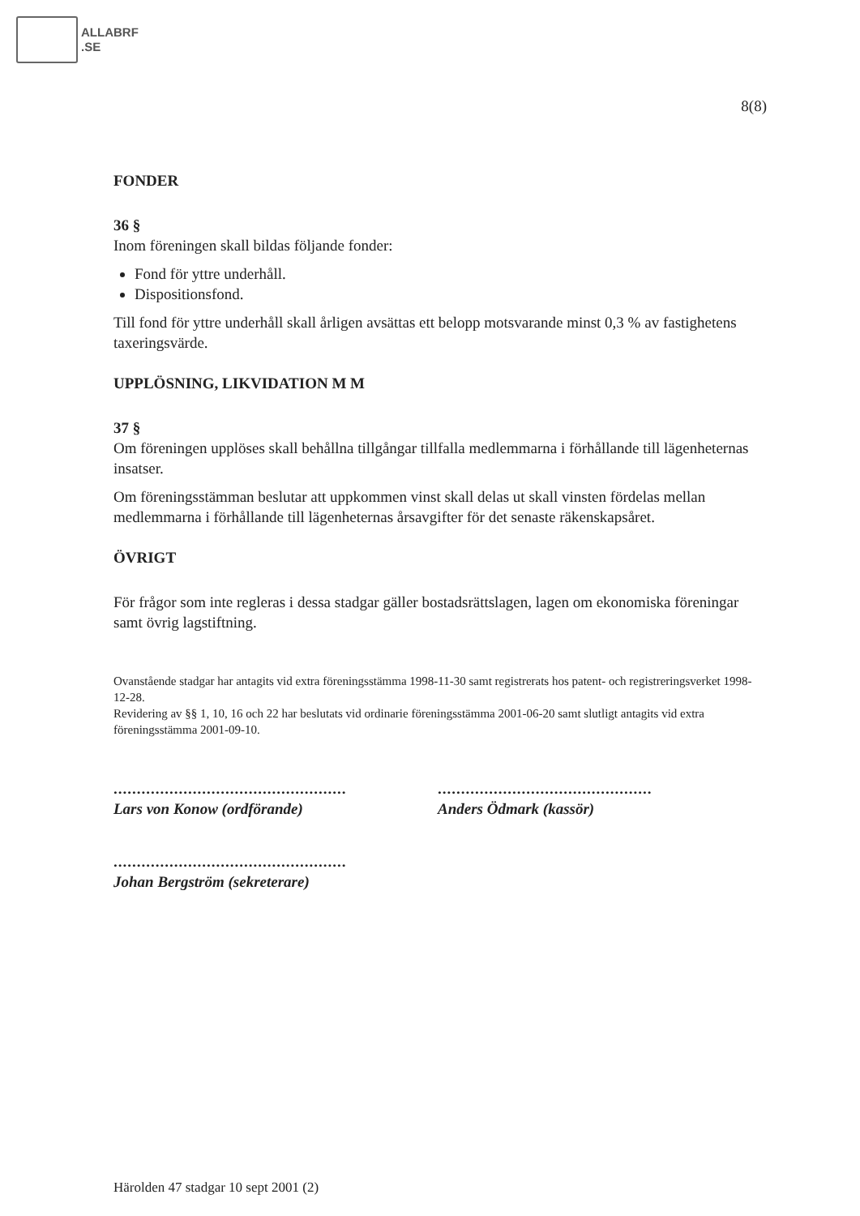ALLABRF
.SE
8(8)
FONDER
36 §
Inom föreningen skall bildas följande fonder:
Fond för yttre underhåll.
Dispositionsfond.
Till fond för yttre underhåll skall årligen avsättas ett belopp motsvarande minst 0,3 % av fastighetens taxeringsvärde.
UPPLÖSNING, LIKVIDATION M M
37 §
Om föreningen upplöses skall behållna tillgångar tillfalla medlemmarna i förhållande till lägenheternas insatser.
Om föreningsstämman beslutar att uppkommen vinst skall delas ut skall vinsten fördelas mellan medlemmarna i förhållande till lägenheternas årsavgifter för det senaste räkenskapsåret.
ÖVRIGT
För frågor som inte regleras i dessa stadgar gäller bostadsrättslagen, lagen om ekonomiska föreningar samt övrig lagstiftning.
Ovanstående stadgar har antagits vid extra föreningsstämma 1998-11-30 samt registrerats hos patent- och registreringsverket 1998-12-28.
Revidering av §§ 1, 10, 16 och 22 har beslutats vid ordinarie föreningsstämma 2001-06-20 samt slutligt antagits vid extra föreningsstämma 2001-09-10.
..................................................
Lars von Konow (ordförande)
..............................................
Anders Ödmark (kassör)
..................................................
Johan Bergström (sekreterare)
Härolden 47 stadgar 10 sept 2001 (2)